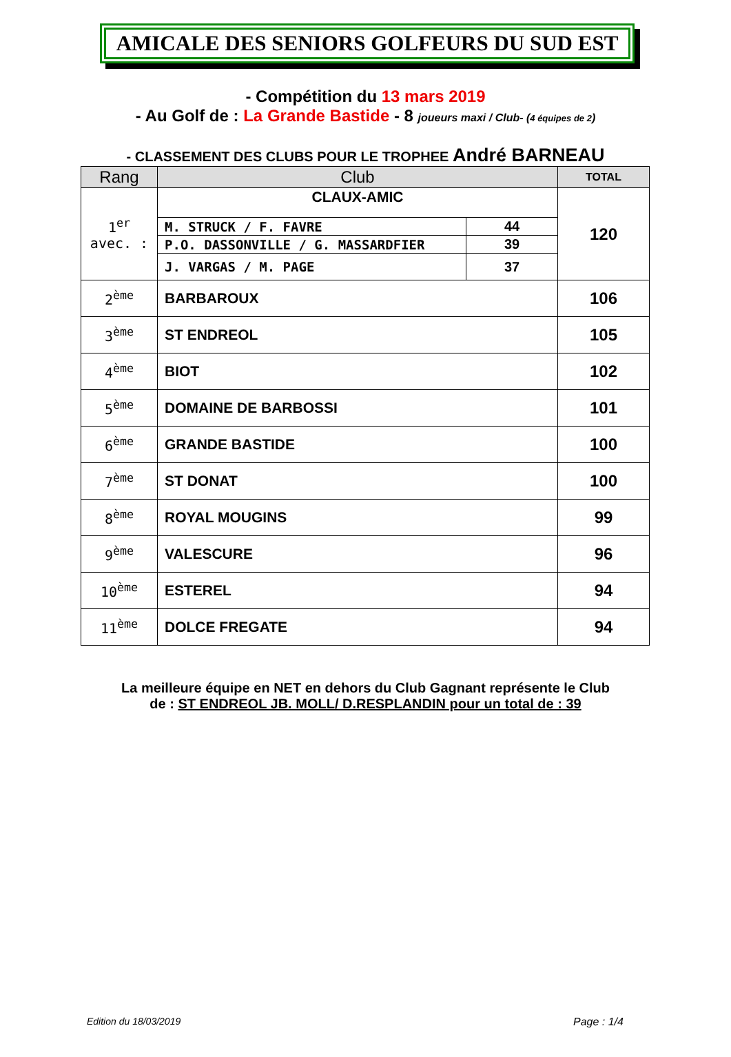AMICALE DES SENIORS GOLFEURS DU SUD EST
- Compétition du 13 mars 2019
- Au Golf de : La Grande Bastide - 8 joueurs maxi / Club- (4 équipes de 2)
- CLASSEMENT DES CLUBS POUR LE TROPHEE André BARNEAU
| Rang | Club | | TOTAL |
| --- | --- | --- | --- |
| 1<sup>er</sup> avec. : | CLAUX-AMIC | | 120 |
| | M. STRUCK / F. FAVRE | 44 | |
| | P.O. DASSONVILLE / G. MASSARDFIER | 39 | |
| | J. VARGAS / M. PAGE | 37 | |
| 2<sup>ème</sup> | BARBAROUX | | 106 |
| 3<sup>ème</sup> | ST ENDREOL | | 105 |
| 4<sup>ème</sup> | BIOT | | 102 |
| 5<sup>ème</sup> | DOMAINE DE BARBOSSI | | 101 |
| 6<sup>ème</sup> | GRANDE BASTIDE | | 100 |
| 7<sup>ème</sup> | ST DONAT | | 100 |
| 8<sup>ème</sup> | ROYAL MOUGINS | | 99 |
| 9<sup>ème</sup> | VALESCURE | | 96 |
| 10<sup>ème</sup> | ESTEREL | | 94 |
| 11<sup>ème</sup> | DOLCE FREGATE | | 94 |
La meilleure équipe en NET en dehors du Club Gagnant représente le Club
de : ST ENDREOL JB. MOLL/ D.RESPLANDIN pour un total de : 39
Edition du 18/03/2019 Page : 1/4